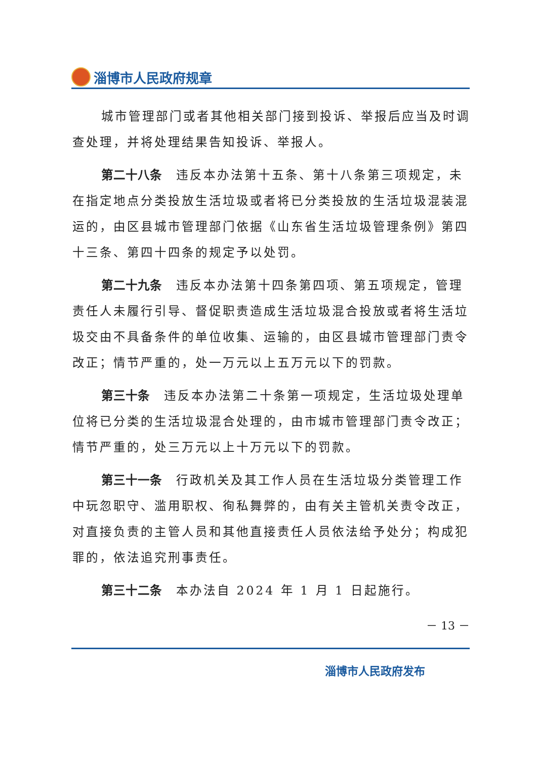淄博市人民政府规章
城市管理部门或者其他相关部门接到投诉、举报后应当及时调查处理，并将处理结果告知投诉、举报人。
第二十八条 违反本办法第十五条、第十八条第三项规定，未在指定地点分类投放生活垃圾或者将已分类投放的生活垃圾混装混运的，由区县城市管理部门依据《山东省生活垃圾管理条例》第四十三条、第四十四条的规定予以处罚。
第二十九条 违反本办法第十四条第四项、第五项规定，管理责任人未履行引导、督促职责造成生活垃圾混合投放或者将生活垃圾交由不具备条件的单位收集、运输的，由区县城市管理部门责令改正；情节严重的，处一万元以上五万元以下的罚款。
第三十条 违反本办法第二十条第一项规定，生活垃圾处理单位将已分类的生活垃圾混合处理的，由市城市管理部门责令改正；情节严重的，处三万元以上十万元以下的罚款。
第三十一条 行政机关及其工作人员在生活垃圾分类管理工作中玩忽职守、滥用职权、徇私舞弊的，由有关主管机关责令改正，对直接负责的主管人员和其他直接责任人员依法给予处分；构成犯罪的，依法追究刑事责任。
第三十二条 本办法自 2024 年 1 月 1 日起施行。
－ 13 －
淄博市人民政府发布